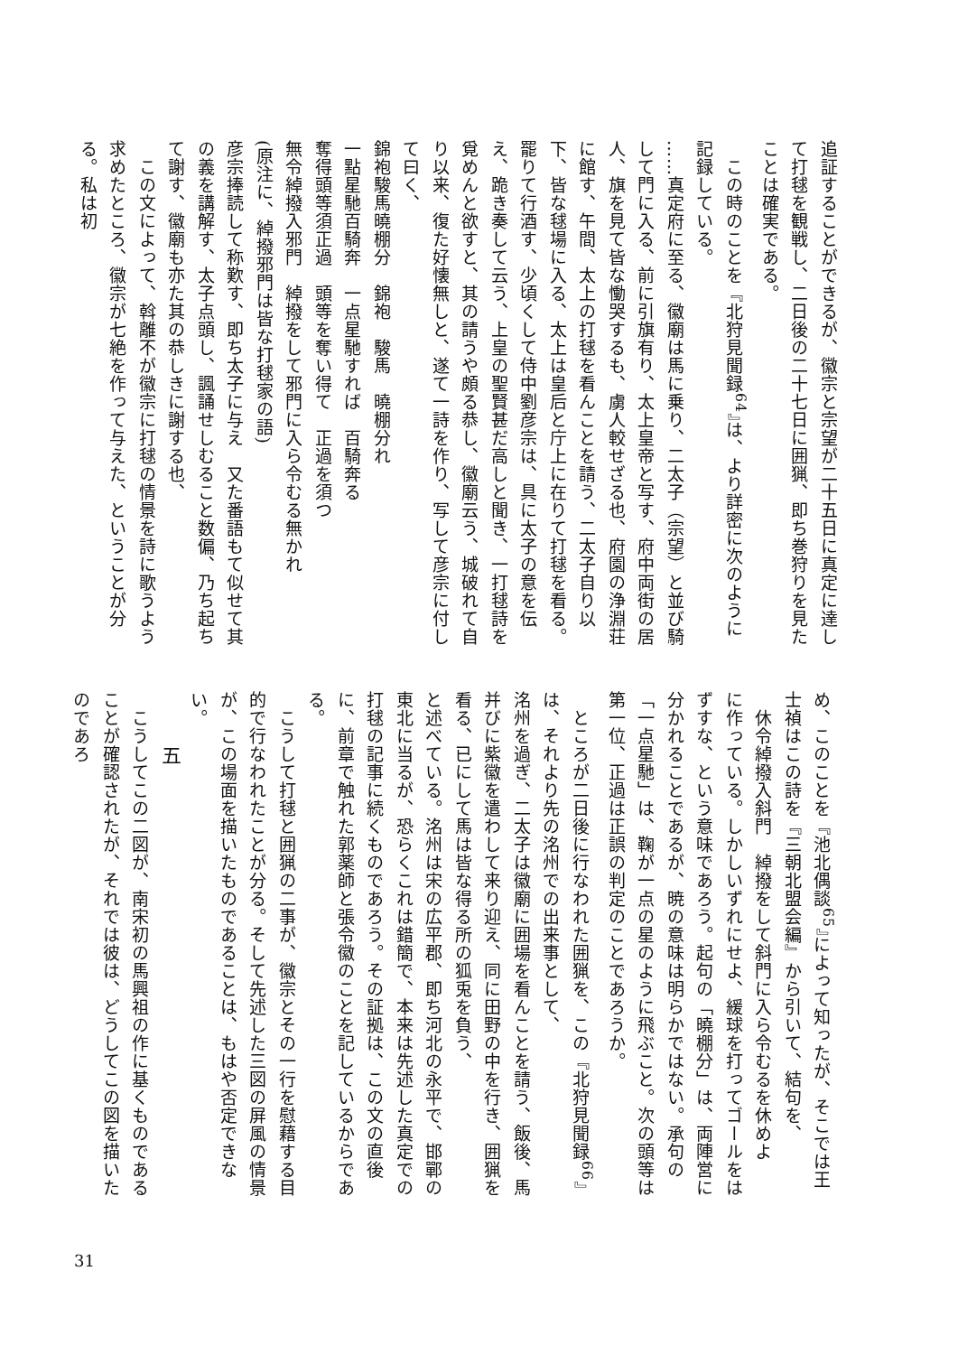追証することができるが、徽宗と宗望が二十五日に真定に達して打毬を観戦し、二日後の二十七日に囲猟、即ち巻狩りを見たことは確実である。
　この時のことを『北狩見聞録<sup>64</sup>』は、より詳密に次のように記録している。
……真定府に至る、徽廟は馬に乗り、二太子（宗望）と並び騎して門に入る、前に引旗有り、太上皇帝と写す、府中両街の居人、旗を見て皆な慟哭するも、虜人較せざる也、府園の浄淵荘に館す、午間、太上の打毬を看んことを請う、二太子自り以下、皆な毬場に入る、太上は皇后と庁上に在りて打毬を看る。罷りて行酒す、少頃くして侍中劉彦宗は、具に太子の意を伝え、跪き奏して云う、上皇の聖賢甚だ高しと聞き、一打毬詩を覓めんと欲すと、其の請うや頗る恭し、徽廟云う、城破れて自り以来、復た好懐無しと、遂て一詩を作り、写して彦宗に付して曰く、
錦袍駿馬曉棚分　錦袍　駿馬　曉棚分れ
一點星馳百騎奔　一点星馳すれば　百騎奔る
奪得頭等須正過　頭等を奪い得て　正過を須つ
無令綽撥入邪門　綽撥をして邪門に入ら令むる無かれ
(原注に、綽撥邪門は皆な打毬家の語)
彦宗捧読して称歎す、即ち太子に与え　又た番語もて似せて其の義を講解す、太子点頭し、諷誦せしむること数偏、乃ち起ちて謝す、徽廟も亦た其の恭しきに謝する也、
　この文によって、斡離不が徽宗に打毬の情景を詩に歌うよう求めたところ、徽宗が七絶を作って与えた、ということが分る。私は初
め、このことを『池北偶談<sup>65</sup>』によって知ったが、そこでは王士禎はこの詩を『三朝北盟会編』から引いて、結句を、
　休令綽撥入斜門　綽撥をして斜門に入ら令むるを休めよ
に作っている。しかしいずれにせよ、緩球を打ってゴールをはずすな、という意味であろう。起句の「曉棚分」は、両陣営に分かれることであるが、暁の意味は明らかではない。承句の「一点星馳」は、鞠が一点の星のように飛ぶこと。次の頭等は第一位、正過は正誤の判定のことであろうか。
　ところが二日後に行なわれた囲猟を、この『北狩見聞録<sup>66</sup>』は、それより先の洺州での出来事として、
洺州を過ぎ、二太子は徽廟に囲場を看んことを請う、飯後、馬并びに紫徽を遣わして来り迎え、同に田野の中を行き、囲猟を看る、已にして馬は皆な得る所の狐兎を負う、
と述べている。洺州は宋の広平郡、即ち河北の永平で、邯鄲の東北に当るが、恐らくこれは錯簡で、本来は先述した真定での打毬の記事に続くものであろう。その証拠は、この文の直後に、前章で触れた郭薬師と張令徽のことを記しているからである。
　こうして打毬と囲猟の二事が、徽宗とその一行を慰藉する目的で行なわれたことが分る。そして先述した三図の屏風の情景が、この場面を描いたものであることは、もはや否定できない。
五
　こうしてこの二図が、南宋初の馬興祖の作に基くものであることが確認されたが、それでは彼は、どうしてこの図を描いたのであろ
31